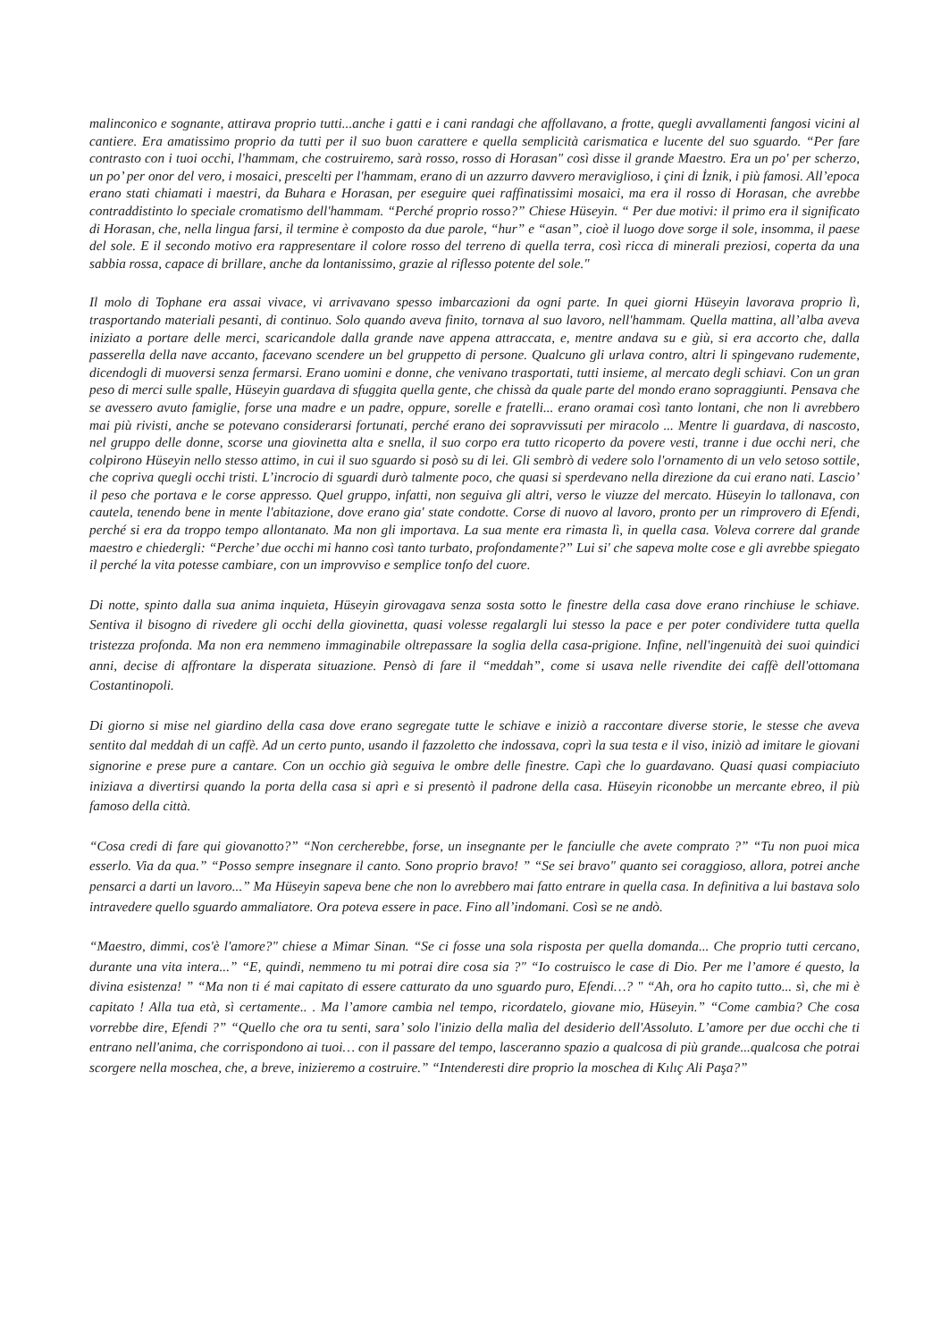malinconico e sognante, attirava proprio tutti...anche i gatti e i cani randagi che affollavano, a frotte, quegli avvallamenti fangosi vicini al cantiere. Era amatissimo proprio da tutti per il suo buon carattere e quella semplicità carismatica e lucente del suo sguardo. “Per fare contrasto con i tuoi occhi, l'hammam, che costruiremo, sarà rosso, rosso di Horasan" così disse il grande Maestro. Era un po' per scherzo, un po’ per onor del vero, i mosaici, prescelti per l'hammam, erano di un azzurro davvero meraviglioso, i çini di İznik, i più famosi. All’epoca erano stati chiamati i maestri, da Buhara e Horasan, per eseguire quei raffinatissimi mosaici, ma era il rosso di Horasan, che avrebbe contraddistinto lo speciale cromatismo dell'hammam. “Perché proprio rosso?” Chiese Hüseyin. “ Per due motivi: il primo era il significato di Horasan, che, nella lingua farsi, il termine è composto da due parole, “hur” e “asan”, cioè il luogo dove sorge il sole, insomma, il paese del sole. E il secondo motivo era rappresentare il colore rosso del terreno di quella terra, così ricca di minerali preziosi, coperta da una sabbia rossa, capace di brillare, anche da lontanissimo, grazie al riflesso potente del sole."
Il molo di Tophane era assai vivace, vi arrivavano spesso imbarcazioni da ogni parte. In quei giorni Hüseyin lavorava proprio lì, trasportando materiali pesanti, di continuo. Solo quando aveva finito, tornava al suo lavoro, nell'hammam. Quella mattina, all’alba aveva iniziato a portare delle merci, scaricandole dalla grande nave appena attraccata, e, mentre andava su e giù, si era accorto che, dalla passerella della nave accanto, facevano scendere un bel gruppetto di persone. Qualcuno gli urlava contro, altri li spingevano rudemente, dicendogli di muoversi senza fermarsi. Erano uomini e donne, che venivano trasportati, tutti insieme, al mercato degli schiavi. Con un gran peso di merci sulle spalle, Hüseyin guardava di sfuggita quella gente, che chissà da quale parte del mondo erano sopraggiunti. Pensava che se avessero avuto famiglie, forse una madre e un padre, oppure, sorelle e fratelli... erano oramai così tanto lontani, che non li avrebbero mai più rivisti, anche se potevano considerarsi fortunati, perché erano dei sopravvissuti per miracolo ... Mentre li guardava, di nascosto, nel gruppo delle donne, scorse una giovinetta alta e snella, il suo corpo era tutto ricoperto da povere vesti, tranne i due occhi neri, che colpirono Hüseyin nello stesso attimo, in cui il suo sguardo si posò su di lei. Gli sembrò di vedere solo l'ornamento di un velo setoso sottile, che copriva quegli occhi tristi. L’incrocio di sguardi durò talmente poco, che quasi si sperdevano nella direzione da cui erano nati. Lascio’ il peso che portava e le corse appresso. Quel gruppo, infatti, non seguiva gli altri, verso le viuzze del mercato. Hüseyin lo tallonava, con cautela, tenendo bene in mente l'abitazione, dove erano gia' state condotte. Corse di nuovo al lavoro, pronto per un rimprovero di Efendi, perché si era da troppo tempo allontanato. Ma non gli importava. La sua mente era rimasta lì, in quella casa. Voleva correre dal grande maestro e chiedergli: “Perche’ due occhi mi hanno così tanto turbato, profondamente?” Lui si' che sapeva molte cose e gli avrebbe spiegato il perché la vita potesse cambiare, con un improvviso e semplice tonfo del cuore.
Di notte, spinto dalla sua anima inquieta, Hüseyin girovagava senza sosta sotto le finestre della casa dove erano rinchiuse le schiave. Sentiva il bisogno di rivedere gli occhi della giovinetta, quasi volesse regalargli lui stesso la pace e per poter condividere tutta quella tristezza profonda. Ma non era nemmeno immaginabile oltrepassare la soglia della casa-prigione. Infine, nell'ingenuità dei suoi quindici anni, decise di affrontare la disperata situazione. Pensò di fare il “meddah”, come si usava nelle rivendite dei caffè dell'ottomana Costantinopoli.
Di giorno si mise nel giardino della casa dove erano segregate tutte le schiave e iniziò a raccontare diverse storie, le stesse che aveva sentito dal meddah di un caffè. Ad un certo punto, usando il fazzoletto che indossava, coprì la sua testa e il viso, iniziò ad imitare le giovani signorine e prese pure a cantare. Con un occhio già seguiva le ombre delle finestre. Capì che lo guardavano. Quasi quasi compiaciuto iniziava a divertirsi quando la porta della casa si aprì e si presentò il padrone della casa. Hüseyin riconobbe un mercante ebreo, il più famoso della città.
“Cosa credi di fare qui giovanotto?” “Non cercherebbe, forse, un insegnante per le fanciulle che avete comprato ?” “Tu non puoi mica esserlo. Via da qua.” “Posso sempre insegnare il canto. Sono proprio bravo! ” “Se sei bravo" quanto sei coraggioso, allora, potrei anche pensarci a darti un lavoro...” Ma Hüseyin sapeva bene che non lo avrebbero mai fatto entrare in quella casa. In definitiva a lui bastava solo intravedere quello sguardo ammaliatore. Ora poteva essere in pace. Fino all’indomani. Così se ne andò.
“Maestro, dimmi, cos'è l'amore?" chiese a Mimar Sinan. “Se ci fosse una sola risposta per quella domanda... Che proprio tutti cercano, durante una vita intera...” “E, quindi, nemmeno tu mi potrai dire cosa sia ?" “Io costruisco le case di Dio. Per me l’amore é questo, la divina esistenza! ” “Ma non ti é mai capitato di essere catturato da uno sguardo puro, Efendi…? " “Ah, ora ho capito tutto... sì, che mi è capitato ! Alla tua età, sì certamente.. . Ma l’amore cambia nel tempo, ricordatelo, giovane mio, Hüseyin.” “Come cambia? Che cosa vorrebbe dire, Efendi ?” “Quello che ora tu senti, sara’ solo l'inizio della malìa del desiderio dell'Assoluto. L’amore per due occhi che ti entrano nell'anima, che corrispondono ai tuoi… con il passare del tempo, lasceranno spazio a qualcosa di più grande...qualcosa che potrai scorgere nella moschea, che, a breve, inizieremo a costruire.” “Intenderesti dire proprio la moschea di Kılıç Ali Paşa?”